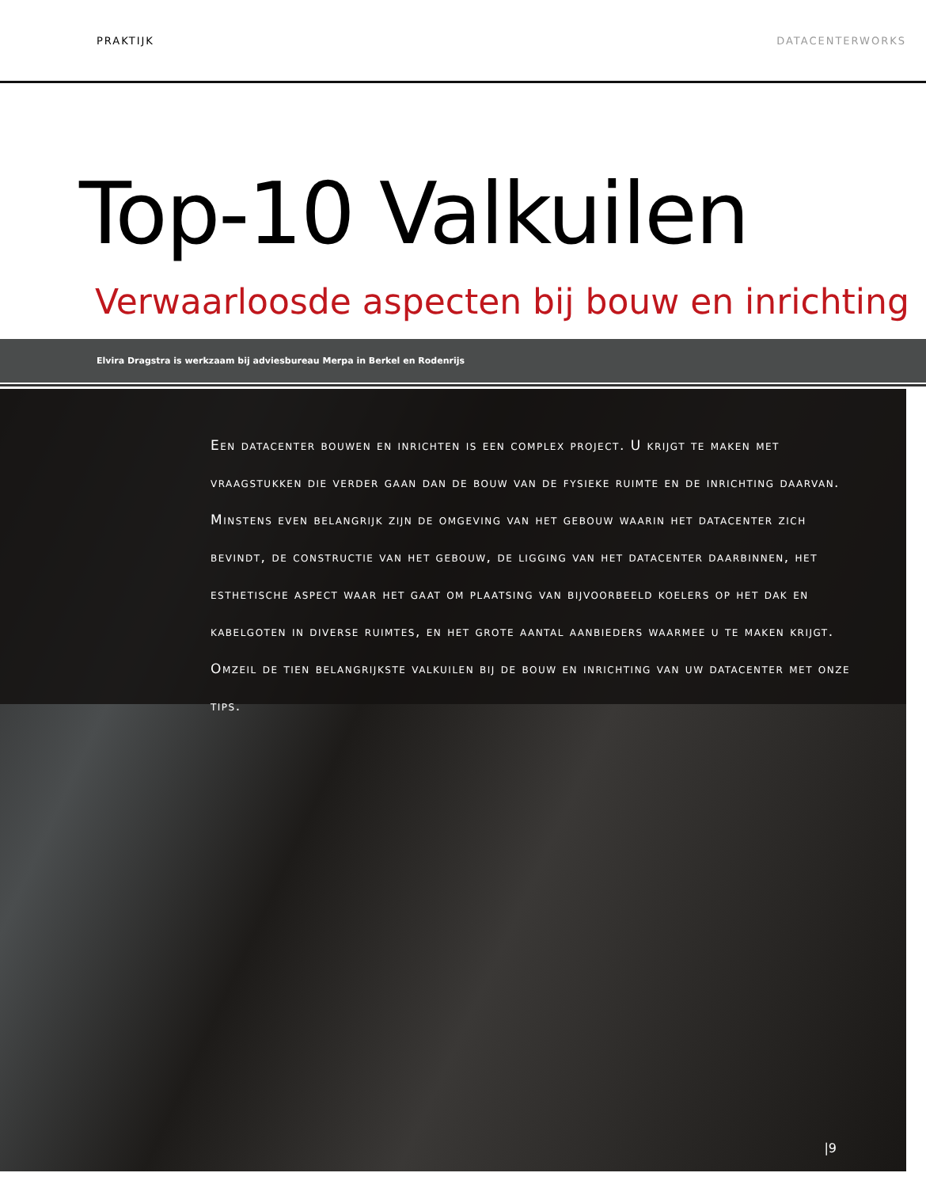PRAKTIJK DATACENTERWORKS
Top-10 Valkuilen
Verwaarloosde aspecten bij bouw en inrichting
Elvira Dragstra is werkzaam bij adviesbureau Merpa in Berkel en Rodenrijs
Een datacenter bouwen en inrichten is een complex project. U krijgt te maken met vraagstukken die verder gaan dan de bouw van de fysieke ruimte en de inrichting daarvan. Minstens even belangrijk zijn de omgeving van het gebouw waarin het datacenter zich bevindt, de constructie van het gebouw, de ligging van het datacenter daarbinnen, het esthetische aspect waar het gaat om plaatsing van bijvoorbeeld koelers op het dak en kabelgoten in diverse ruimtes, en het grote aantal aanbieders waarmee u te maken krijgt. Omzeil de tien belangrijkste valkuilen bij de bouw en inrichting van uw datacenter met onze tips.
|9